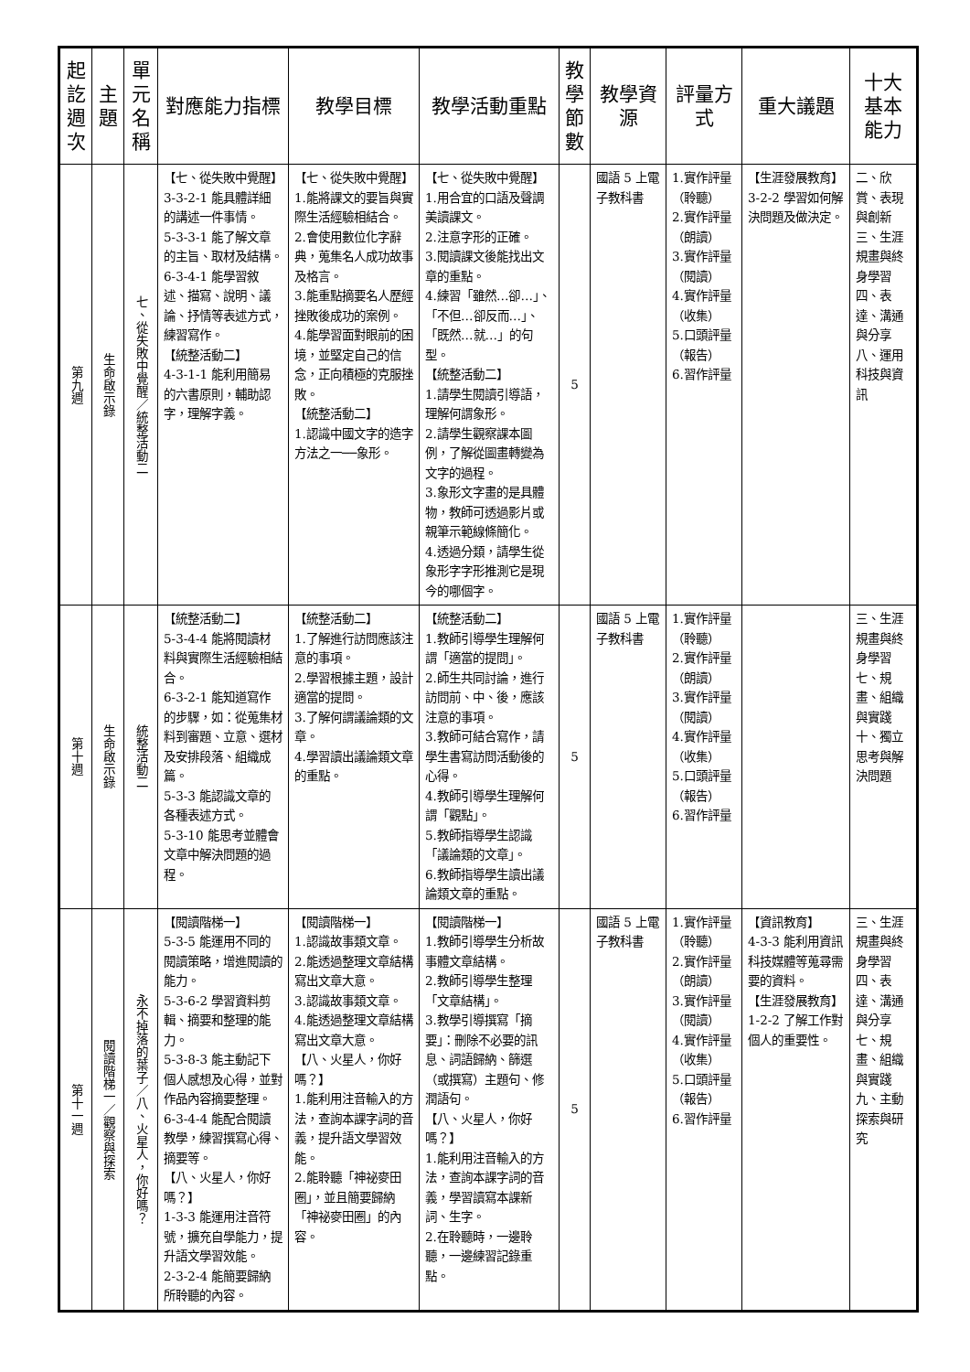| 起訖週次 | 主題 | 單元名稱 | 對應能力指標 | 教學目標 | 教學活動重點 | 教學節數 | 教學資源 | 評量方式 | 重大議題 | 十大基本能力 |
| --- | --- | --- | --- | --- | --- | --- | --- | --- | --- | --- |
| 第九週 | 生命啟示錄 | 七、從失敗中覺醒／統整活動二 | 【七、從失敗中覺醒】 3-3-2-1 能具體詳細的講述一件事情。 5-3-3-1 能了解文章的主旨、取材及結構。 6-3-4-1 能學習敘述、描寫、說明、議論、抒情等表述方式，練習寫作。 【統整活動二】 4-3-1-1 能利用簡易的六書原則，輔助認字，理解字義。 | 【七、從失敗中覺醒】 1.能將課文的要旨與實際生活經驗相結合。 2.會使用數位化字辭典，蒐集名人成功故事及格言。 3.能重點摘要名人歷經挫敗後成功的案例。 4.能學習面對眼前的困境，並堅定自己的信念，正向積極的克服挫敗。 【統整活動二】 1.認識中國文字的造字方法之一──象形。 | 【七、從失敗中覺醒】 1.用合宜的口語及聲調美讀課文。 2.注意字形的正確。 3.閱讀課文後能找出文章的重點。 4.練習「雖然…卻…」、「不但…卻反而…」、「既然…就…」的句型。 【統整活動二】 1.請學生閱讀引導語，理解何謂象形。 2.請學生觀察課本圖例，了解從圖畫轉變為文字的過程。 3.象形文字畫的是具體物，教師可透過影片或親筆示範線條簡化。 4.透過分類，請學生從象形字字形推測它是現今的哪個字。 | 5 | 國語 5 上電子教科書 | 1.實作評量（聆聽） 2.實作評量（朗讀） 3.實作評量（閱讀） 4.實作評量（收集） 5.口頭評量（報告） 6.習作評量 | 【生涯發展教育】 3-2-2 學習如何解決問題及做決定。 | 二、欣賞、表現與創新 三、生涯規畫與終身學習 四、表達、溝通與分享 八、運用科技與資訊 |
| 第十週 | 生命啟示錄 | 統整活動二 | 【統整活動二】 5-3-4-4 能將閱讀材料與實際生活經驗相結合。 6-3-2-1 能知道寫作的步驟，如：從蒐集材料到審題、立意、選材及安排段落、組織成篇。 5-3-3 能認識文章的各種表述方式。 5-3-10 能思考並體會文章中解決問題的過程。 | 【統整活動二】 1.了解進行訪問應該注意的事項。 2.學習根據主題，設計適當的提問。 3.了解何謂議論類的文章。 4.學習讀出議論類文章的重點。 | 【統整活動二】 1.教師引導學生理解何謂「適當的提問」。 2.師生共同討論，進行訪問前、中、後，應該注意的事項。 3.教師可結合寫作，請學生書寫訪問活動後的心得。 4.教師引導學生理解何謂「觀點」。 5.教師指導學生認識「議論類的文章」。 6.教師指導學生讀出議論類文章的重點。 | 5 | 國語 5 上電子教科書 | 1.實作評量（聆聽） 2.實作評量（朗讀） 3.實作評量（閱讀） 4.實作評量（收集） 5.口頭評量（報告） 6.習作評量 | | 三、生涯規畫與終身學習 七、規畫、組織與實踐 十、獨立思考與解決問題 |
| 第十一週 | 閱讀階梯一／觀察與探索 | 永不掉落的葉子／八、火星人，你好嗎？ | 【閱讀階梯一】 5-3-5 能運用不同的閱讀策略，增進閱讀的能力。 5-3-6-2 學習資料剪輯、摘要和整理的能力。 5-3-8-3 能主動記下個人感想及心得，並對作品內容摘要整理。 6-3-4-4 能配合閱讀教學，練習撰寫心得、摘要等。 【八、火星人，你好嗎？】 1-3-3 能運用注音符號，擴充自學能力，提升語文學習效能。 2-3-2-4 能簡要歸納所聆聽的內容。 | 【閱讀階梯一】 1.認識故事類文章。 2.能透過整理文章結構寫出文章大意。 3.認識故事類文章。 4.能透過整理文章結構寫出文章大意。 【八、火星人，你好嗎？】 1.能利用注音輸入的方法，查詢本課字詞的音義，提升語文學習效能。 2.能聆聽「神祕麥田圈」，並且簡要歸納「神祕麥田圈」的內容。 | 【閱讀階梯一】 1.教師引導學生分析故事體文章結構。 2.教師引導學生整理「文章結構」。 3.教學引導撰寫「摘要」：刪除不必要的訊息、詞語歸納、篩選（或撰寫）主題句、修潤語句。 【八、火星人，你好嗎？】 1.能利用注音輸入的方法，查詢本課字詞的音義，學習讀寫本課新詞、生字。 2.在聆聽時，一邊聆聽，一邊練習記錄重點。 | 5 | 國語 5 上電子教科書 | 1.實作評量（聆聽） 2.實作評量（朗讀） 3.實作評量（閱讀） 4.實作評量（收集） 5.口頭評量（報告） 6.習作評量 | 【資訊教育】 4-3-3 能利用資訊科技媒體等蒐尋需要的資料。 【生涯發展教育】 1-2-2 了解工作對個人的重要性。 | 三、生涯規畫與終身學習 四、表達、溝通與分享 七、規畫、組織與實踐 九、主動探索與研究 |